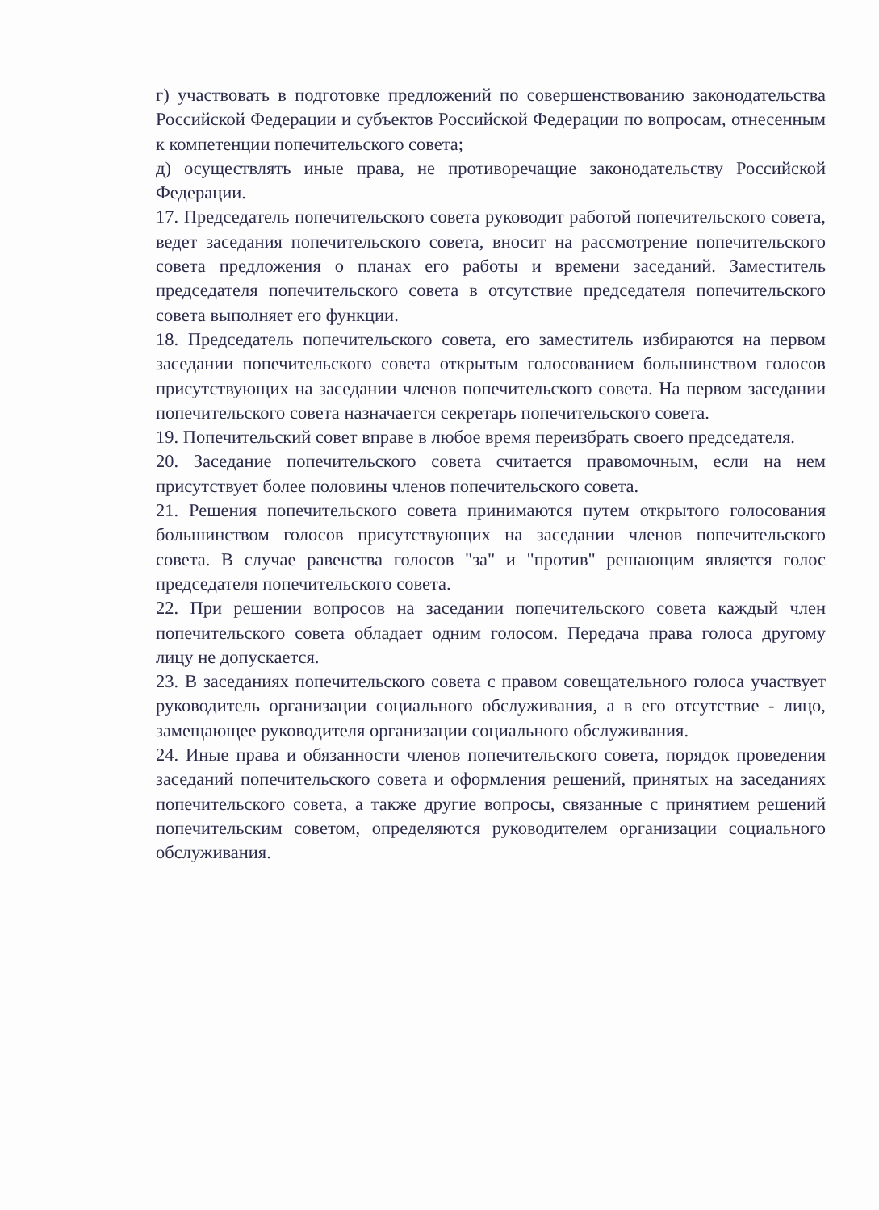г) участвовать в подготовке предложений по совершенствованию законодательства Российской Федерации и субъектов Российской Федерации по вопросам, отнесенным к компетенции попечительского совета;
д) осуществлять иные права, не противоречащие законодательству Российской Федерации.
17. Председатель попечительского совета руководит работой попечительского совета, ведет заседания попечительского совета, вносит на рассмотрение попечительского совета предложения о планах его работы и времени заседаний. Заместитель председателя попечительского совета в отсутствие председателя попечительского совета выполняет его функции.
18. Председатель попечительского совета, его заместитель избираются на первом заседании попечительского совета открытым голосованием большинством голосов присутствующих на заседании членов попечительского совета. На первом заседании попечительского совета назначается секретарь попечительского совета.
19. Попечительский совет вправе в любое время переизбрать своего председателя.
20. Заседание попечительского совета считается правомочным, если на нем присутствует более половины членов попечительского совета.
21. Решения попечительского совета принимаются путем открытого голосования большинством голосов присутствующих на заседании членов попечительского совета. В случае равенства голосов "за" и "против" решающим является голос председателя попечительского совета.
22. При решении вопросов на заседании попечительского совета каждый член попечительского совета обладает одним голосом. Передача права голоса другому лицу не допускается.
23. В заседаниях попечительского совета с правом совещательного голоса участвует руководитель организации социального обслуживания, а в его отсутствие - лицо, замещающее руководителя организации социального обслуживания.
24. Иные права и обязанности членов попечительского совета, порядок проведения заседаний попечительского совета и оформления решений, принятых на заседаниях попечительского совета, а также другие вопросы, связанные с принятием решений попечительским советом, определяются руководителем организации социального обслуживания.